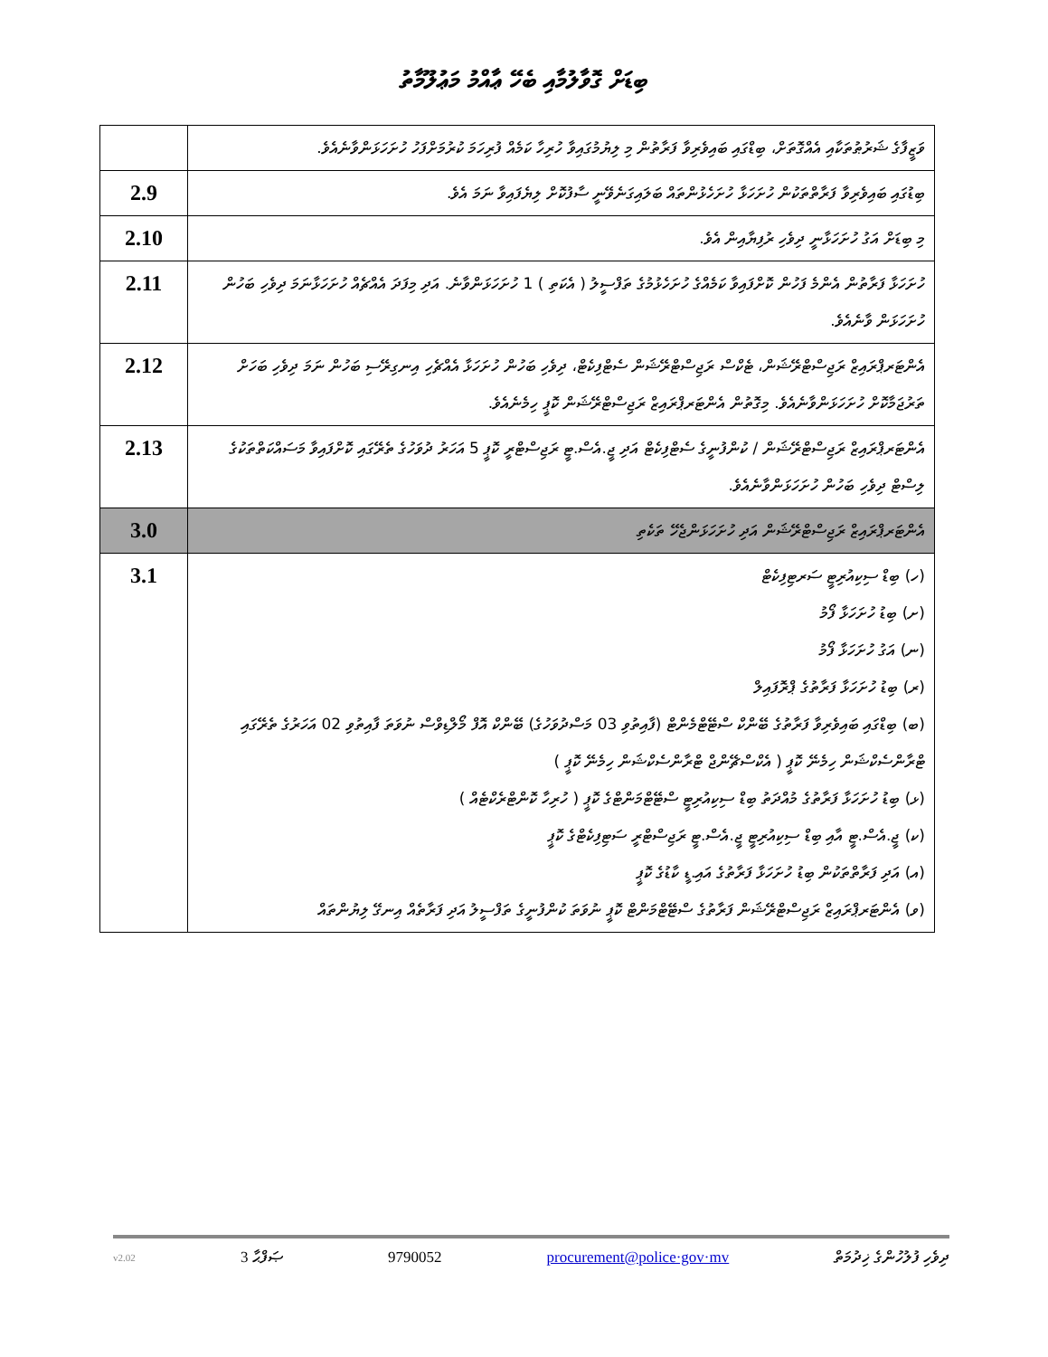ބިޑަށް ގޮވާލުމާއި ބެހޭ ޢާއްމު މަޢުލޫމާތު
| ވަޒީފާގެ ޝަރުޠުތަކާއި އެއްގޮތަށް، ބިޑްގައި ބައިވެރިވާ ފަރާތުން މި ލިޔުމުގައިވާ ހުރިހާ ކަމެއް ފުރިހަމަ ކުރުމަށްފަހު ހުށަހަޅަންވާނެއެވެ. | |
| ބިޑުގައި ބައިވެރިވާ ފަރާތްތަކުން ހުށަހަޅާ ހުށަހެޅުންތައް ބަލައިގަނެވޭނީ ސާފުކޮށް ލިޔެފައިވާ ނަމަ އެވެ. | 2.9 |
| މި ބިޑަށް އަގު ހުށަހަޅާނީ ދިވެހި ރުފިޔާއިން އެވެ. | 2.10 |
| ހުށަހަޅާ ފަރާތުން އެންމެ ފަހުން ކޮށްފައިވާ ކަމެއްގެ ހުށަހެޅުމުގެ ތަފްސީލު ( އެކަތި ) 1 ހުށަހަޅަންވާނެ. އަދި މިފަދަ އެއްޗެއް ހުށަހަޅާނަމަ ދިވެހި ބަހުން ހުށަހަޅަން ވާނެއެވެ. | 2.11 |
| އެންޓަރޕްރައިޒް ރަޖިސްޓްރޭޝަން، ޓެކްސް ރަޖިސްޓްރޭޝަން ސެޓްފިކެޓް، ދިވެހި ބަހުން ހުށަހަޅާ އެއްޗެހި އިނގިރޭސި ބަހުން ނަމަ ދިވެހި ބަހަށް ތަރުޖަމާކޮށް ހުށަހަޅަންވާނެއެވެ. މިގޮތުން އެންޓަރޕްރައިޒް ރަޖިސްޓްރޭޝަން ކޮޕީ ހިމެނެއެވެ. | 2.12 |
| އެންޓަރޕްރައިޒް ރަޖިސްޓްރޭޝަން / ކުންފުނީގެ ސެޓްފިކެޓް އަދި ޖީ.އެސް.ޓީ ރަޖިސްޓްރީ ކޮޕީ 5 އަހަރު ދުވަހުގެ ތެރޭގައި ކޮށްފައިވާ މަސައްކަތްތަކުގެ ލިސްޓް ދިވެހި ބަހުން ހުށަހަޅަންވާނެއެވެ. | 2.13 |
| އެންޓަރޕްރައިޒް ރަޖިސްޓްރޭޝަން އަދި ހުށަހަޅަންޖެހޭ ތަކެތި | 3.0 |
| (ހ) ބިޑް ސިކިއުރިޓީ ސަރޓިފިކެޓް (ށ) ބިޑު ހުށަހަޅާ ފޯމު (ނ) އަގު ހުށަހަޅާ ފޯމު (ރ) ބިޑު ހުށަހަޅާ ފަރާތުގެ ޕްރޮފައިލް (ބ) ބިޑްގައި ބައިވެރިވާ ފަރާތުގެ ބޭންކް ސްޓޭޓްމެންޓް (ފާއިތުވި 03 މަސްދުވަހުގެ) ބޭންކް އޮފް މޯލްޑިވްސް ނުވަތަ ފާއިތުވި 02 އަހަރުގެ ތެރޭގައި ޓްރާންސެކްޝަން ހިމެނޭ ކޮޕީ ( އެކްސްޗޭންޖް ޓްރާންސެކްޝަން ހިމެނޭ ކޮޕީ ) (ޅ) ބިޑު ހުށަހަޅާ ފަރާތުގެ މުއްދަތު ބިޑް ސިކިއުރިޓީ ސްޓޭޓްމަންޓްގެ ކޮޕީ ( ހުރިހާ ކޮންޓްރެކްޓެއް ) (ކ) ޖީ.އެސް.ޓީ އާއި ބިޑް ސިކިއުރިޓީ ޖީ.އެސް.ޓީ ރަޖިސްޓްރީ ސަޓިފިކެޓްގެ ކޮޕީ (އ) އަދި ފަރާތްތަކުން ބިޑު ހުށަހަޅާ ފަރާތުގެ އައި.ޑީ ކާޑުގެ ކޮޕީ (ވ) އެންޓަރޕްރައިޒް ރަޖިސްޓްރޭޝަން ފަރާތުގެ ސްޓޭޓްމަންޓް ކޮޕީ ނުވަތަ ކުންފުނީގެ ތަފްސީލު އަދި ފަރާތެއް އިނގޭ ލިޔުންތައް | 3.1 |
v2.02 3 ޞަފްޙާ 9790052 procurement@police·gov·mv ދިވެހި ފުލުހުންގެ ޚިދުމަތް